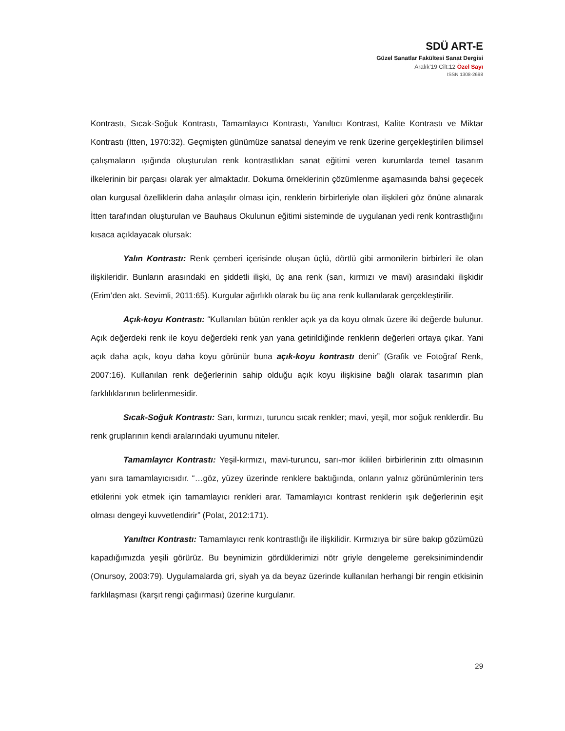SDÜ ART-E
Güzel Sanatlar Fakültesi Sanat Dergisi
Aralık’19 Cilt:12 Özel Sayı
ISSN 1308-2698
Kontrastı, Sıcak-Soğuk Kontrastı, Tamamlayıcı Kontrastı, Yanıltıcı Kontrast, Kalite Kontrastı ve Miktar Kontrastı (Itten, 1970:32). Geçmişten günümüze sanatsal deneyim ve renk üzerine gerçekleştirilen bilimsel çalışmaların ışığında oluşturulan renk kontrastlıkları sanat eğitimi veren kurumlarda temel tasarım ilkelerinin bir parçası olarak yer almaktadır. Dokuma örneklerinin çözümlenme aşamasında bahsi geçecek olan kurgusal özelliklerin daha anlaşılır olması için, renklerin birbirleriyle olan ilişkileri göz önüne alınarak İtten tarafından oluşturulan ve Bauhaus Okulunun eğitimi sisteminde de uygulanan yedi renk kontrastlığını kısaca açıklayacak olursak:
Yalın Kontrastı: Renk çemberi içerisinde oluşan üçlü, dörtlü gibi armonilerin birbirleri ile olan ilişkileridir. Bunların arasındaki en şiddetli ilişki, üç ana renk (sarı, kırmızı ve mavi) arasındaki ilişkidir (Erim’den akt. Sevimli, 2011:65). Kurgular ağırlıklı olarak bu üç ana renk kullanılarak gerçekleştirilir.
Açık-koyu Kontrastı: “Kullanılan bütün renkler açık ya da koyu olmak üzere iki değerde bulunur. Açık değerdeki renk ile koyu değerdeki renk yan yana getirildiğinde renklerin değerleri ortaya çıkar. Yani açık daha açık, koyu daha koyu görünür buna açık-koyu kontrastı denir” (Grafik ve Fotoğraf Renk, 2007:16). Kullanılan renk değerlerinin sahip olduğu açık koyu ilişkisine bağlı olarak tasarımın plan farklılıklarının belirlenmesidir.
Sıcak-Soğuk Kontrastı: Sarı, kırmızı, turuncu sıcak renkler; mavi, yeşil, mor soğuk renklerdir. Bu renk gruplarının kendi aralarındaki uyumunu niteler.
Tamamlayıcı Kontrastı: Yeşil-kırmızı, mavi-turuncu, sarı-mor ikilileri birbirlerinin zıttı olmasının yanı sıra tamamlayıcısıdır. “…göz, yüzey üzerinde renklere baktığında, onların yalnız görünümlerinin ters etkilerini yok etmek için tamamlayıcı renkleri arar. Tamamlayıcı kontrast renklerin ışık değerlerinin eşit olması dengeyi kuvvetlendirir” (Polat, 2012:171).
Yanıltıcı Kontrastı: Tamamlayıcı renk kontrastlığı ile ilişkilidir. Kırmızıya bir süre bakıp gözümüzü kapadığımızda yeşili görürüz. Bu beynimizin gördüklerimizi nötr griyle dengeleme gereksinimindendir (Onursoy, 2003:79). Uygulamalarda gri, siyah ya da beyaz üzerinde kullanılan herhangi bir rengin etkisinin farklılaşması (karşıt rengi çağırması) üzerine kurgulanır.
29